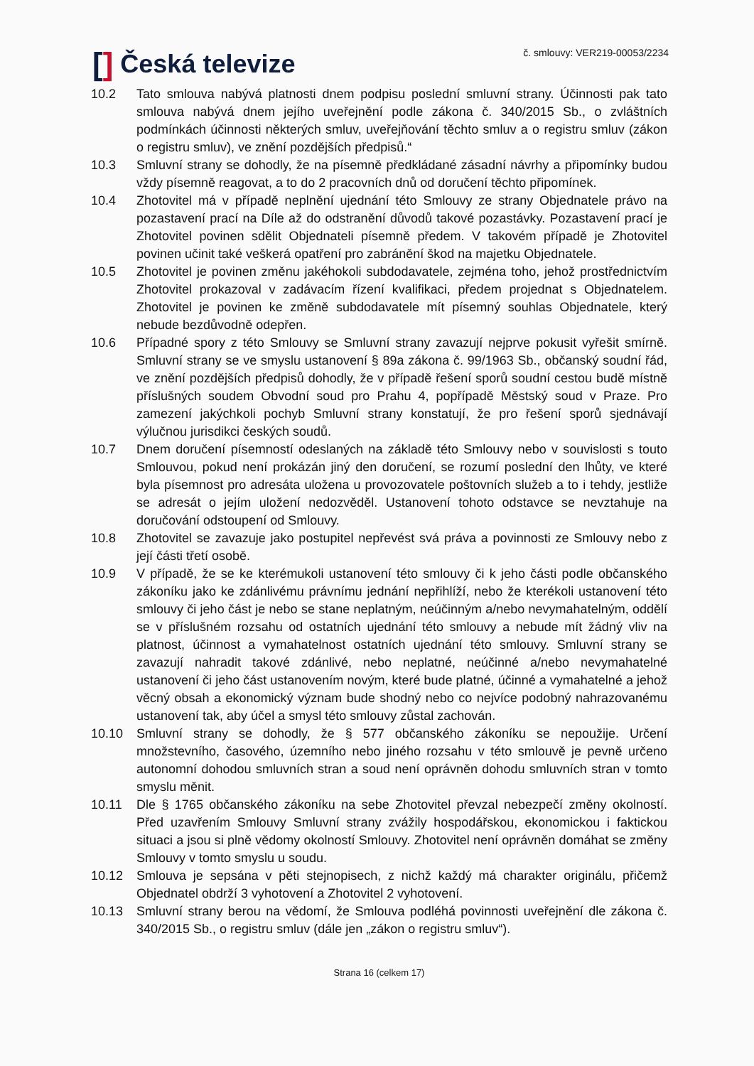[] Česká televize
č. smlouvy: VER219-00053/2234
10.2 Tato smlouva nabývá platnosti dnem podpisu poslední smluvní strany. Účinnosti pak tato smlouva nabývá dnem jejího uveřejnění podle zákona č. 340/2015 Sb., o zvláštních podmínkách účinnosti některých smluv, uveřejňování těchto smluv a o registru smluv (zákon o registru smluv), ve znění pozdějších předpisů.“
10.3 Smluvní strany se dohodly, že na písemně předkládané zásadní návrhy a připomínky budou vždy písemně reagovat, a to do 2 pracovních dnů od doručení těchto připomínek.
10.4 Zhotovitel má v případě neplnění ujednání této Smlouvy ze strany Objednatele právo na pozastavení prací na Díle až do odstranění důvodů takové pozastávky. Pozastavení prací je Zhotovitel povinen sdělit Objednateli písemně předem. V takovém případě je Zhotovitel povinen učinit také veškerá opatření pro zabránění škod na majetku Objednatele.
10.5 Zhotovitel je povinen změnu jakéhokoli subdodavatele, zejména toho, jehož prostřednictvím Zhotovitel prokazoval v zadávacím řízení kvalifikaci, předem projednat s Objednatelem. Zhotovitel je povinen ke změně subdodavatele mít písemný souhlas Objednatele, který nebude bezdůvodně odepřen.
10.6 Případné spory z této Smlouvy se Smluvní strany zavazují nejprve pokusit vyřešit smírně. Smluvní strany se ve smyslu ustanovení § 89a zákona č. 99/1963 Sb., občanský soudní řád, ve znění pozdějších předpisů dohodly, že v případě řešení sporů soudní cestou budě místně příslušných soudem Obvodní soud pro Prahu 4, popřípadě Městský soud v Praze. Pro zamezení jakýchkoli pochyb Smluvní strany konstatují, že pro řešení sporů sjednávají výlučnou jurisdikci českých soudů.
10.7 Dnem doručení písemností odeslaných na základě této Smlouvy nebo v souvislosti s touto Smlouvou, pokud není prokázán jiný den doručení, se rozumí poslední den lhůty, ve které byla písemnost pro adresáta uložena u provozovatele poštovních služeb a to i tehdy, jestliže se adresát o jejím uložení nedozvěděl. Ustanovení tohoto odstavce se nevztahuje na doručování odstoupení od Smlouvy.
10.8 Zhotovitel se zavazuje jako postupitel nepřevést svá práva a povinnosti ze Smlouvy nebo z její části třetí osobě.
10.9 V případě, že se ke kterémukoli ustanovení této smlouvy či k jeho části podle občanského zákoníku jako ke zdánlivému právnímu jednání nepřihlíží, nebo že kterékoli ustanovení této smlouvy či jeho část je nebo se stane neplatným, neúčinným a/nebo nevymahatelným, oddělí se v příslušném rozsahu od ostatních ujednání této smlouvy a nebude mít žádný vliv na platnost, účinnost a vymahatelnost ostatních ujednání této smlouvy. Smluvní strany se zavazují nahradit takové zdánlivé, nebo neplatné, neúčinné a/nebo nevymahatelné ustanovení či jeho část ustanovením novým, které bude platné, účinné a vymahatelné a jehož věcný obsah a ekonomický význam bude shodný nebo co nejvíce podobný nahrazovanému ustanovení tak, aby účel a smysl této smlouvy zůstal zachován.
10.10 Smluvní strany se dohodly, že § 577 občanského zákoníku se nepoužije. Určení množstevního, časového, územního nebo jiného rozsahu v této smlouvě je pevně určeno autonomní dohodou smluvních stran a soud není oprávněn dohodu smluvních stran v tomto smyslu měnit.
10.11 Dle § 1765 občanského zákoníku na sebe Zhotovitel převzal nebezpečí změny okolností. Před uzavřením Smlouvy Smluvní strany zvážily hospodářskou, ekonomickou i faktickou situaci a jsou si plně vědomy okolností Smlouvy. Zhotovitel není oprávněn domáhat se změny Smlouvy v tomto smyslu u soudu.
10.12 Smlouva je sepsána v pěti stejnopisech, z nichž každý má charakter originálu, přičemž Objednatel obdrží 3 vyhotovení a Zhotovitel 2 vyhotovení.
10.13 Smluvní strany berou na vědomí, že Smlouva podléhá povinnosti uveřejnění dle zákona č. 340/2015 Sb., o registru smluv (dále jen „zákon o registru smluv“).
Strana 16 (celkem 17)